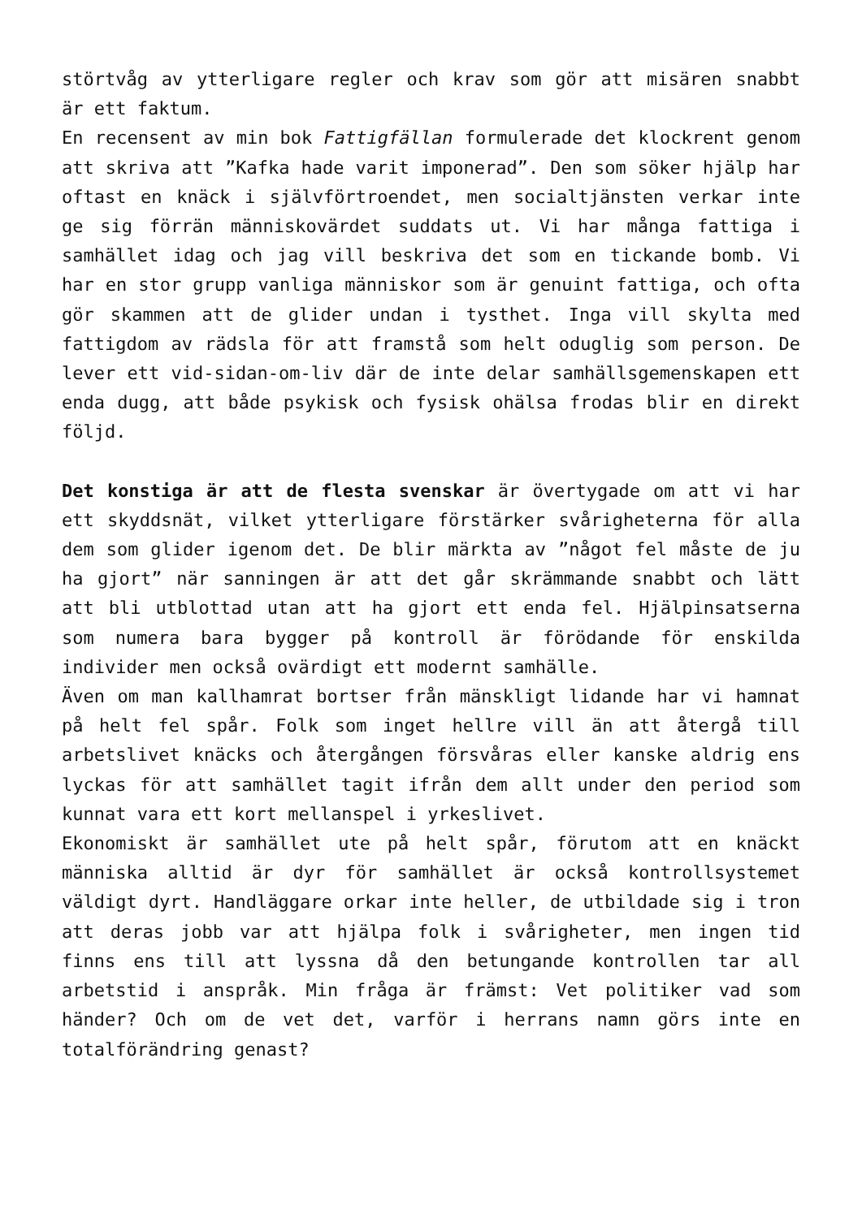störtvåg av ytterligare regler och krav som gör att misären snabbt är ett faktum.
En recensent av min bok Fattigfällan formulerade det klockrent genom att skriva att ”Kafka hade varit imponerad”. Den som söker hjälp har oftast en knäck i självförtroendet, men socialtjänsten verkar inte ge sig förrän människovärdet suddats ut. Vi har många fattiga i samhället idag och jag vill beskriva det som en tickande bomb. Vi har en stor grupp vanliga människor som är genuint fattiga, och ofta gör skammen att de glider undan i tysthet. Inga vill skylta med fattigdom av rädsla för att framstå som helt oduglig som person. De lever ett vid-sidan-om-liv där de inte delar samhällsgemenskapen ett enda dugg, att både psykisk och fysisk ohälsa frodas blir en direkt följd.
Det konstiga är att de flesta svenskar är övertygade om att vi har ett skyddsnät, vilket ytterligare förstärker svårigheterna för alla dem som glider igenom det. De blir märkta av ”något fel måste de ju ha gjort” när sanningen är att det går skrämmande snabbt och lätt att bli utblottad utan att ha gjort ett enda fel. Hjälpinsatserna som numera bara bygger på kontroll är förödande för enskilda individer men också ovärdigt ett modernt samhälle.
Även om man kallhamrat bortser från mänskligt lidande har vi hamnat på helt fel spår. Folk som inget hellre vill än att återgå till arbetslivet knäcks och återgången försvåras eller kanske aldrig ens lyckas för att samhället tagit ifrån dem allt under den period som kunnat vara ett kort mellanspel i yrkeslivet.
Ekonomiskt är samhället ute på helt spår, förutom att en knäckt människa alltid är dyr för samhället är också kontrollsystemet väldigt dyrt. Handläggare orkar inte heller, de utbildade sig i tron att deras jobb var att hjälpa folk i svårigheter, men ingen tid finns ens till att lyssna då den betungande kontrollen tar all arbetstid i anspråk. Min fråga är främst: Vet politiker vad som händer? Och om de vet det, varför i herrans namn görs inte en totalförändring genast?